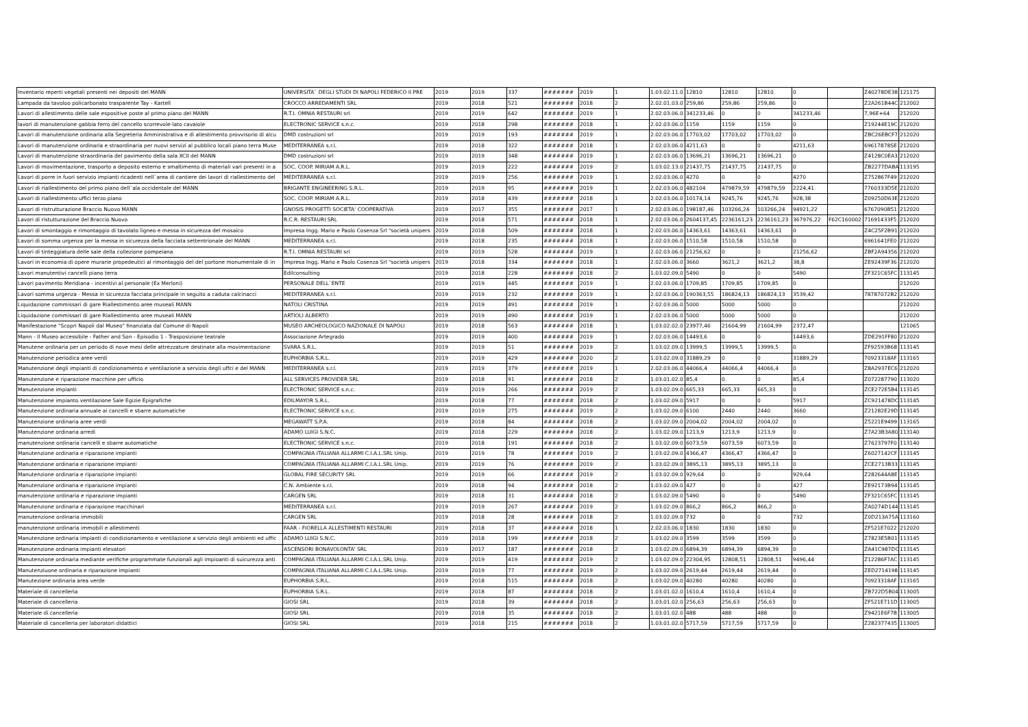| Inventario reperti vegetali presenti nei depositi del MANN | UNIVERSITA` DEGLI STUDI DI NAPOLI FEDERICO II PRE | 2019 | 2019 | 337 | ####### | 2019 | 1 | 1.03.02.11.0 | 12810 | 12810 | 12810 | 0 | | Z40278DE38 | 121175 |
| Lampada da tavoloo policarbonato trasparente Tay - Kartell | CROCCO ARREDAMENTI SRL | 2019 | 2018 | 521 | ####### | 2018 | 2 | 2.02.01.03.0 | 259,86 | 259,86 | 259,86 | 0 | | Z2A261B44C | 212002 |
| Lavori di allestimento delle sale espositive poste al primo piano del MANN | R.T.I. OMNIA RESTAURI srl | 2019 | 2019 | 642 | ####### | 2019 | 1 | 2.02.03.06.0 | 341233,46 | 0 | 0 | 341233,46 | | 7,96E+64 | 212020 |
| lavori di manutenzione gabbia ferro del cancello scorrevole-lato cavaiole | ELECTRONIC SERVICE s.n.c. | 2019 | 2018 | 298 | ####### | 2018 | 1 | 2.02.03.06.0 | 1159 | 1159 | 1159 | 0 | | Z19244E19C | 212020 |
| Lavori di manutenzione ordinaria alla Segreteria Amministrativa e di allestimento provvisorio di alcu | DMD costruzioni srl | 2019 | 2019 | 193 | ####### | 2019 | 1 | 2.02.03.06.0 | 17703,02 | 17703,02 | 17703,02 | 0 | | ZBC26EBCF7 | 212020 |
| Lavori di manutenzione ordinaria e straordinaria per nuovi servizi al pubblico locali piano terra Muse | MEDITERRANEA s.r.l. | 2019 | 2018 | 322 | ####### | 2018 | 1 | 2.02.03.06.0 | 4211,63 | 0 | 0 | 4211,63 | | 69617878SE | 212020 |
| Lavori di manutenzione straordinaria del pavimento della sala XCII del MANN | DMD costruzioni srl | 2019 | 2019 | 348 | ####### | 2019 | 1 | 2.02.03.06.0 | 13696,21 | 13696,21 | 13696,21 | 0 | | Z4128C0EA3 | 212020 |
| Lavori di movimentazione, trasporto a deposito esterno e smaltimento di materiali vari presenti in a | SOC. COOP. MIRIAM A.R.L. | 2019 | 2019 | 222 | ####### | 2019 | 2 | 1.03.02.13.0 | 21437,75 | 21437,75 | 21437,75 | 0 | | ZB2277DABA | 113195 |
| Lavori di porre in fuori servizio impianti ricadenti nell`area di cantiere dei lavori di riallestimento del | MEDITERRANEA s.r.l. | 2019 | 2019 | 256 | ####### | 2019 | 1 | 2.02.03.06.0 | 4270 | 0 | 0 | 4270 | | Z752867F49 | 212020 |
| Lavori di riallestimento del primo piano dell`ala occidentale del MANN | BRIGANTE ENGINEERING S.R.L. | 2019 | 2019 | 95 | ####### | 2019 | 1 | 2.02.03.06.0 | 482104 | 479879,59 | 479879,59 | 2224,41 | | 7760333D5E | 212020 |
| Lavori di riallestimento uffici terzo piano | SOC. COOP. MIRIAM A.R.L. | 2019 | 2018 | 439 | ####### | 2018 | 1 | 2.02.03.06.0 | 10174,14 | 9245,76 | 9245,76 | 928,38 | | Z09250D63E | 212020 |
| Lavori di ristrutturazione Braccio Nuovo MANN | GNOSIS PROGETTI SOCIETA' COOPERATIVA | 2019 | 2017 | 355 | ####### | 2017 | 1 | 2.02.03.06.0 | 198187,46 | 103266,24 | 103266,24 | 94921,22 | | 6767090B51 | 212020 |
| Lavori di ristutturazione del Braccio Nuovo | R.C.R. RESTAURI SRL | 2019 | 2018 | 571 | ####### | 2018 | 1 | 2.02.03.06.0 | 2604137,45 | 2236161,23 | 2236161,23 | 367976,22 | F62C160002 | 71691433F5 | 212020 |
| Lavori di smontaggio e rimontaggio di tavolato ligneo e messa in sicurezza del mosaico | Impresa Ingg. Mario e Paolo Cosenza Srl "società unipers | 2019 | 2018 | 509 | ####### | 2018 | 1 | 2.02.03.06.0 | 14363,61 | 14363,61 | 14363,61 | 0 | | Z4C25F2B91 | 212020 |
| Lavori di somma urgenza per la messa in sicurezza della facciata settentrionale del MANN | MEDITERRANEA s.r.l. | 2019 | 2018 | 235 | ####### | 2018 | 1 | 2.02.03.06.0 | 1510,58 | 1510,58 | 1510,58 | 0 | | 6961641FE0 | 212020 |
| Lavori di tinteggiatura delle sale della collezione pompeiana | R.T.I. OMNIA RESTAURI srl | 2019 | 2019 | 528 | ####### | 2019 | 1 | 2.02.03.06.0 | 21256,62 | 0 | 0 | 21256,62 | | ZBF2A94356 | 212020 |
| Lavori in economia di opere murarie propedeutici al rimontaggio del del portone monumentale di in | Impresa Ingg. Mario e Paolo Cosenza Srl "società unipers | 2019 | 2018 | 334 | ####### | 2018 | 1 | 2.02.03.06.0 | 3660 | 3621,2 | 3621,2 | 38,8 | | ZE92439F36 | 212020 |
| Lavori manutentivi cancelli piano terra | Edilconsulting | 2019 | 2018 | 228 | ####### | 2018 | 2 | 1.03.02.09.0 | 5490 | 0 | 0 | 5490 | | ZF321C65FC | 113145 |
| Lavori pavimento Meridiana - incentivi al personale (Ex Merloni) | PERSONALE DELL`ENTE | 2019 | 2019 | 445 | ####### | 2019 | 1 | 2.02.03.06.0 | 1709,85 | 1709,85 | 1709,85 | 0 | | | 212020 |
| Lavori somma urgenza - Messa in sicurezza facciata principale in seguito a caduta calcinacci | MEDITERRANEA s.r.l. | 2019 | 2019 | 232 | ####### | 2019 | 1 | 2.02.03.06.0 | 190363,55 | 186824,13 | 186824,13 | 3539,42 | | 78787072B2 | 212020 |
| Liquidazione commissari di gare Riallestimento aree museali MANN | NATOLI CRISTINA | 2019 | 2019 | 491 | ####### | 2019 | 1 | 2.02.03.06.0 | 5000 | 5000 | 5000 | 0 | | | 212020 |
| Liquidazione commissari di gare Riallestimento aree museali MANN | ARTIOLI ALBERTO | 2019 | 2019 | 490 | ####### | 2019 | 1 | 2.02.03.06.0 | 5000 | 5000 | 5000 | 0 | | | 212020 |
| Manifestazione "Scopri Napoli dal Museo" finanziata dal Comune di Napoli | MUSEO ARCHEOLOGICO NAZIONALE DI NAPOLI | 2019 | 2018 | 563 | ####### | 2018 | 1 | 1.03.02.02.0 | 23977,46 | 21604,99 | 21604,99 | 2372,47 | | | 121065 |
| Mann - Il Museo accessibile - Father and Son - Episodio 1 - Trasposizione teatrale | Associazione Artegrado | 2019 | 2019 | 400 | ####### | 2019 | 1 | 2.02.03.06.0 | 14493,6 | 0 | 0 | 14493,6 | | ZDE291FF80 | 212020 |
| Manutene ordinaria per un periodo di nove mesi delle attrezzature destinate alla movimentazione | SVARA S.R.L. | 2019 | 2019 | 51 | ####### | 2019 | 2 | 1.03.02.09.0 | 13999,5 | 13999,5 | 13999,5 | 0 | | ZF92593B68 | 113145 |
| Manutenzione periodica aree verdi | EUPHORBIA S.R.L. | 2019 | 2019 | 429 | ####### | 2020 | 2 | 1.03.02.09.0 | 31889,29 | 0 | 0 | 31889,29 | | 70923318AF | 113165 |
| Manutenzione degli impianti di condizionamento e ventilazione a servizio degli uffci e del MANN | MEDITERRANEA s.r.l. | 2019 | 2019 | 379 | ####### | 2019 | 1 | 2.02.03.06.0 | 44066,4 | 44066,4 | 44066,4 | 0 | | Z8A2937EC6 | 212020 |
| Manutenzione e riparazione macchine per ufficio | ALL SERVICES PROVIDER SRL | 2019 | 2018 | 91 | ####### | 2018 | 2 | 1.03.01.02.0 | 85,4 | 0 | 0 | 85,4 | | Z072287790 | 113020 |
| Manutenzione impianti | ELECTRONIC SERVICE s.n.c. | 2019 | 2019 | 266 | ####### | 2019 | 2 | 1.03.02.09.0 | 665,33 | 665,33 | 665,33 | 0 | | ZCE272E5B4 | 113145 |
| Manutenzione impianto ventilazione Sale Egizie Epigrafiche | EDILMAYOR S.R.L. | 2019 | 2018 | 77 | ####### | 2018 | 2 | 1.03.02.09.0 | 5917 | 0 | 0 | 5917 | | ZC921478DC | 113145 |
| Manutenzione ordinaria annuale ai cancelli e sbarre automatiche | ELECTRONIC SERVICE s.n.c. | 2019 | 2019 | 275 | ####### | 2019 | 2 | 1.03.02.09.0 | 6100 | 2440 | 2440 | 3660 | | Z21282E29D | 113145 |
| Manutenzione ordinaria aree verdi | MEGAWATT S.P.A. | 2019 | 2018 | 84 | ####### | 2018 | 2 | 1.03.02.09.0 | 2004,02 | 2004,02 | 2004,02 | 0 | | Z5221E9499 | 113165 |
| Manutenzione ordinaria arredi | ADAMO LUIGI S.N.C. | 2019 | 2018 | 229 | ####### | 2018 | 2 | 1.03.02.09.0 | 1213,9 | 1213,9 | 1213,9 | 0 | | Z7A23B3A80 | 113140 |
| manutenzione ordinaria cancelli e sbarre automatiche | ELECTRONIC SERVICE s.n.c. | 2019 | 2018 | 191 | ####### | 2018 | 2 | 1.03.02.09.0 | 6073,59 | 6073,59 | 6073,59 | 0 | | Z7623797F0 | 113140 |
| Manutenzione ordinaria e riparazione impianti | COMPAGNIA ITALIANA ALLARMI C.I.A.L.SRL Unip. | 2019 | 2019 | 78 | ####### | 2019 | 2 | 1.03.02.09.0 | 4366,47 | 4366,47 | 4366,47 | 0 | | Z6027142CF | 113145 |
| Manutenzione ordinaria e riparazione impianti | COMPAGNIA ITALIANA ALLARMI C.I.A.L.SRL Unip. | 2019 | 2019 | 76 | ####### | 2019 | 2 | 1.03.02.09.0 | 3895,13 | 3895,13 | 3895,13 | 0 | | ZCE2713B33 | 113145 |
| Manutenzione ordinaria e riparazione impianti | GLOBAL FIRE SECURITY SRL | 2019 | 2019 | 66 | ####### | 2019 | 2 | 1.03.02.09.0 | 929,64 | 0 | 0 | 929,64 | | Z282644A8E | 113145 |
| Manutenzione ordinaria e riparazione impianti | C.N. Ambiente s.r.l. | 2019 | 2018 | 94 | ####### | 2018 | 2 | 1.03.02.09.0 | 427 | 0 | 0 | 427 | | ZE92173B94 | 113145 |
| manutenzione ordinaria e riparazione impianti | CARGEN SRL | 2019 | 2018 | 31 | ####### | 2018 | 2 | 1.03.02.09.0 | 5490 | 0 | 0 | 5490 | | ZF321C65FC | 113145 |
| Manutenzione ordinaria e riparazione macchinari | MEDITERRANEA s.r.l. | 2019 | 2019 | 267 | ####### | 2019 | 2 | 1.03.02.09.0 | 866,2 | 866,2 | 866,2 | 0 | | ZA0274D144 | 113145 |
| manutenzione ordinaria immobili | CARGEN SRL | 2019 | 2018 | 28 | ####### | 2018 | 2 | 1.03.02.09.0 | 732 | 0 | 0 | 732 | | Z0D213A75A | 113160 |
| manutenzione ordinaria immobili e allestimenti | FAAR - FIORELLA ALLESTIMENTI RESTAURI | 2019 | 2018 | 37 | ####### | 2018 | 1 | 2.02.03.06.0 | 1830 | 1830 | 1830 | 0 | | ZF521E7022 | 212020 |
| Manutenzione ordinaria impianti di condizionamento e ventilazione a servizio degli ambienti ed uffic | ADAMO LUIGI S.N.C. | 2019 | 2018 | 199 | ####### | 2018 | 2 | 1.03.02.09.0 | 3599 | 3599 | 3599 | 0 | | Z7823E5B01 | 113145 |
| Manutenzione ordinaria impianti elevatori | ASCENSORI BONAVOLONTA' SRL | 2019 | 2017 | 187 | ####### | 2018 | 2 | 1.03.02.09.0 | 6894,39 | 6894,39 | 6894,39 | 0 | | ZA41C987DC | 113145 |
| Manutenzione ordinaria mediante verifiche programmate funzionali agli impioanti di suicurezza anti | COMPAGNIA ITALIANA ALLARMI C.I.A.L.SRL Unip. | 2019 | 2019 | 419 | ####### | 2019 | 2 | 1.03.02.09.0 | 22304,95 | 12808,51 | 12808,51 | 9496,44 | | Z12286F7AC | 113145 |
| Manutenziuone ordinaria e riparazione impianti | COMPAGNIA ITALIANA ALLARMI C.I.A.L.SRL Unip. | 2019 | 2019 | 77 | ####### | 2019 | 2 | 1.03.02.09.0 | 2619,44 | 2619,44 | 2619,44 | 0 | | ZED2714198 | 113145 |
| Manutezione ordinaria area verde | EUPHORBIA S.R.L. | 2019 | 2018 | 515 | ####### | 2018 | 2 | 1.03.02.09.0 | 40280 | 40280 | 40280 | 0 | | 70923318AF | 113165 |
| Materiale di cancelleria | EUPHORBIA S.R.L. | 2019 | 2018 | 87 | ####### | 2018 | 2 | 1.03.01.02.0 | 1610,4 | 1610,4 | 1610,4 | 0 | | ZB722D5B04 | 113005 |
| Materiale di cancelleria | GIOSI SRL | 2019 | 2018 | 39 | ####### | 2018 | 2 | 1.03.01.02.0 | 256,63 | 256,63 | 256,63 | 0 | | ZF521E711D | 113005 |
| Materiale di cancelleria | GIOSI SRL | 2019 | 2018 | 35 | ####### | 2018 | 2 | 1.03.01.02.0 | 488 | 488 | 488 | 0 | | Z9421E6F7B | 113005 |
| Materiale di cancelleria per laboratori didattici | GIOSI SRL | 2019 | 2018 | 215 | ####### | 2018 | 2 | 1.03.01.02.0 | 5717,59 | 5717,59 | 5717,59 | 0 | | Z282377435 | 113005 |